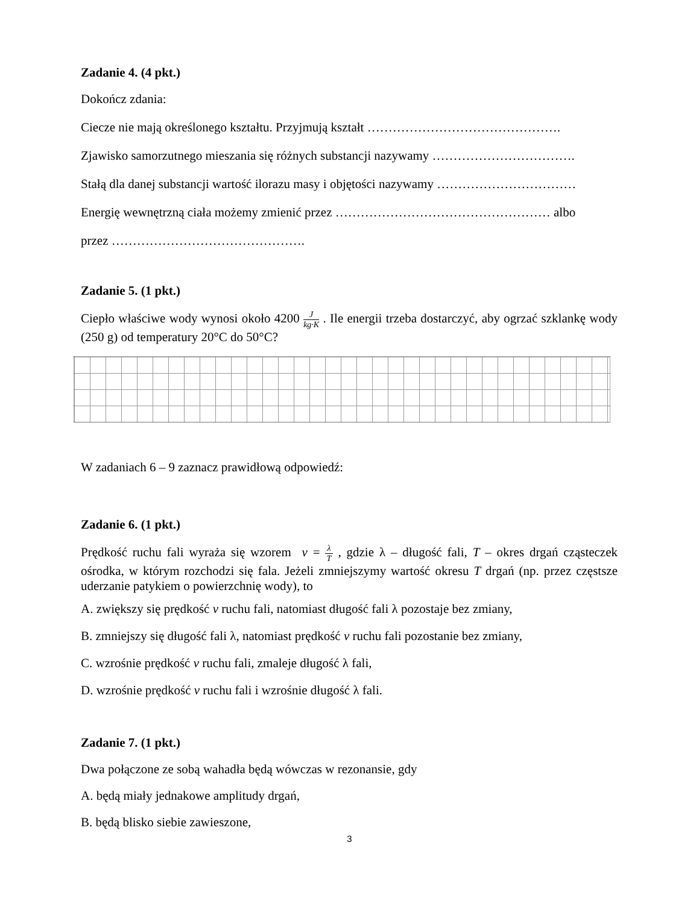Zadanie 4. (4 pkt.)
Dokończ zdania:
Ciecze nie mają określonego kształtu. Przyjmują kształt ……………………………………….
Zjawisko samorzutnego mieszania się różnych substancji nazywamy …………………………….
Stałą dla danej substancji wartość ilorazu masy i objętości nazywamy ……………………………
Energię wewnętrzną ciała możemy zmienić przez …………………………………………… albo
przez ……………………………………….
Zadanie 5. (1 pkt.)
Ciepło właściwe wody wynosi około 4200 J kg·K . Ile energii trzeba dostarczyć, aby ogrzać szklankę wody (250 g) od temperatury 20°C do 50°C?
W zadaniach 6 – 9 zaznacz prawidłową odpowiedź:
Zadanie 6. (1 pkt.)
Prędkość ruchu fali wyraża się wzorem v = λ T , gdzie λ – długość fali, T – okres drgań cząsteczek ośrodka, w którym rozchodzi się fala. Jeżeli zmniejszymy wartość okresu T drgań (np. przez częstsze uderzanie patykiem o powierzchnię wody), to
A. zwiększy się prędkość v ruchu fali, natomiast długość fali λ pozostaje bez zmiany,
B. zmniejszy się długość fali λ, natomiast prędkość v ruchu fali pozostanie bez zmiany,
C. wzrośnie prędkość v ruchu fali, zmaleje długość λ fali,
D. wzrośnie prędkość v ruchu fali i wzrośnie długość λ fali.
Zadanie 7. (1 pkt.)
Dwa połączone ze sobą wahadła będą wówczas w rezonansie, gdy
A. będą miały jednakowe amplitudy drgań,
B. będą blisko siebie zawieszone,
3